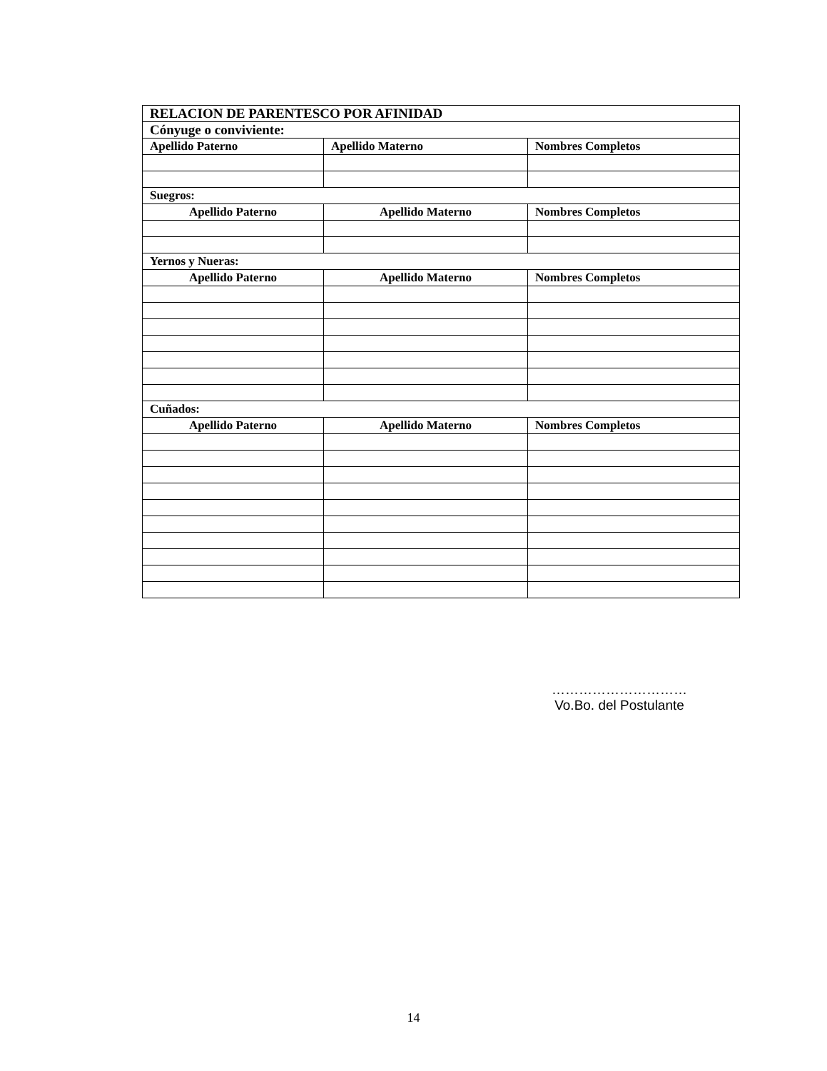| RELACION DE PARENTESCO POR AFINIDAD | | |
| --- | --- | --- |
| Cónyuge o conviviente: | | |
| Apellido Paterno | Apellido Materno | Nombres Completos |
| Suegros: | | |
| Apellido Paterno | Apellido Materno | Nombres Completos |
| Yernos y Nueras: | | |
| Apellido Paterno | Apellido Materno | Nombres Completos |
| Cuñados: | | |
| Apellido Paterno | Apellido Materno | Nombres Completos |
…………………………
Vo.Bo. del Postulante
14